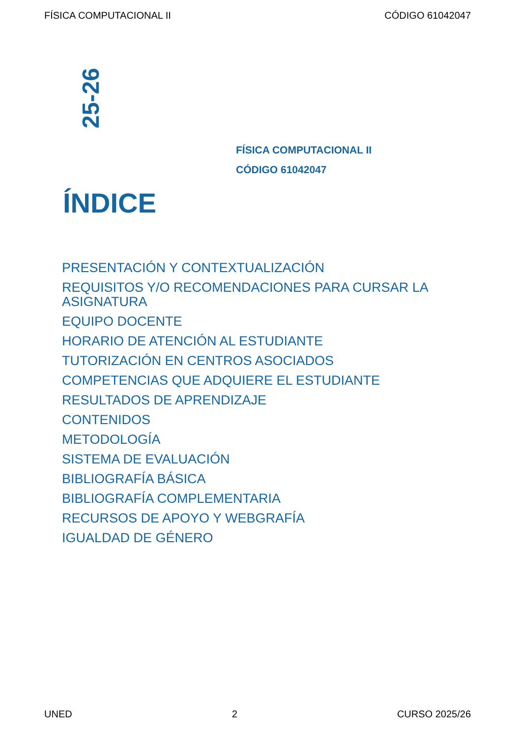FÍSICA COMPUTACIONAL II CÓDIGO 61042047
25-26
FÍSICA COMPUTACIONAL II
CÓDIGO 61042047
ÍNDICE
PRESENTACIÓN Y CONTEXTUALIZACIÓN
REQUISITOS Y/O RECOMENDACIONES PARA CURSAR LA ASIGNATURA
EQUIPO DOCENTE
HORARIO DE ATENCIÓN AL ESTUDIANTE
TUTORIZACIÓN EN CENTROS ASOCIADOS
COMPETENCIAS QUE ADQUIERE EL ESTUDIANTE
RESULTADOS DE APRENDIZAJE
CONTENIDOS
METODOLOGÍA
SISTEMA DE EVALUACIÓN
BIBLIOGRAFÍA BÁSICA
BIBLIOGRAFÍA COMPLEMENTARIA
RECURSOS DE APOYO Y WEBGRAFÍA
IGUALDAD DE GÉNERO
UNED 2 CURSO 2025/26